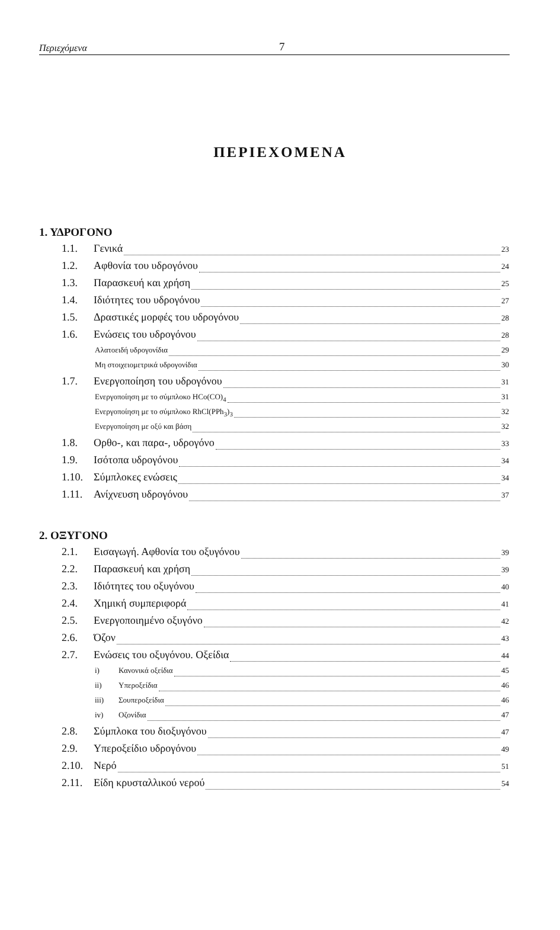Περιεχόμενα 7
ΠΕΡΙΕΧΟΜΕΝΑ
1. ΥΔΡΟΓΟΝΟ
1.1. Γενικά 23
1.2. Αφθονία του υδρογόνου 24
1.3. Παρασκευή και χρήση 25
1.4. Ιδιότητες του υδρογόνου 27
1.5. Δραστικές μορφές του υδρογόνου 28
1.6. Ενώσεις του υδρογόνου 28
Αλατοειδή υδρογονίδια 29
Μη στοιχειομετρικά υδρογονίδια 30
1.7. Ενεργοποίηση του υδρογόνου 31
Ενεργοποίηση με το σύμπλοκο HCo(CO)<sub>4</sub> 31
Ενεργοποίηση με το σύμπλοκο RhCl(PPh<sub>3</sub>)<sub>3</sub> 32
Ενεργοποίηση με οξύ και βάση 32
1.8. Ορθο-, και παρα-, υδρογόνο 33
1.9. Ισότοπα υδρογόνου 34
1.10. Σύμπλοκες ενώσεις 34
1.11. Ανίχνευση υδρογόνου 37
2. ΟΞΥΓΟΝΟ
2.1. Εισαγωγή. Αφθονία του οξυγόνου 39
2.2. Παρασκευή και χρήση 39
2.3. Ιδιότητες του οξυγόνου 40
2.4. Χημική συμπεριφορά 41
2.5. Ενεργοποιημένο οξυγόνο 42
2.6. Όζον 43
2.7. Ενώσεις του οξυγόνου. Οξείδια 44
i) Κανονικά οξείδια 45
ii) Υπεροξείδια 46
iii) Σουπεροξείδια 46
iv) Οζονίδια 47
2.8. Σύμπλοκα του διοξυγόνου 47
2.9. Υπεροξείδιο υδρογόνου 49
2.10. Νερό 51
2.11. Είδη κρυσταλλικού νερού 54